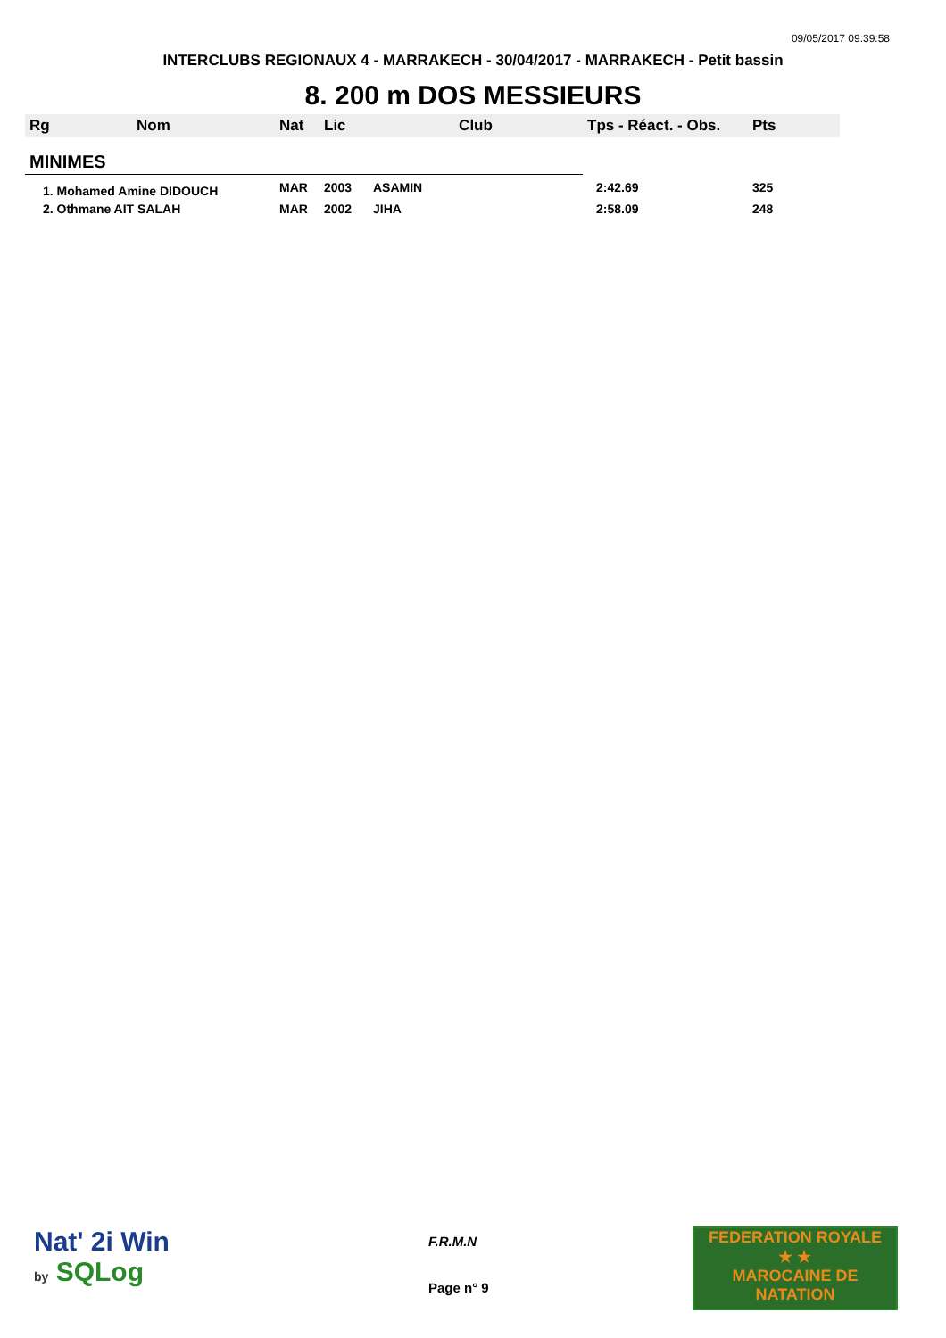09/05/2017 09:39:58
INTERCLUBS REGIONAUX 4 - MARRAKECH - 30/04/2017 - MARRAKECH - Petit bassin
8. 200 m DOS MESSIEURS
| Rg | Nom | Nat | Lic | Club | Tps - Réact. - Obs. | Pts |
| --- | --- | --- | --- | --- | --- | --- |
| MINIMES | | | | | | |
| 1. Mohamed Amine DIDOUCH | | MAR | 2003 | ASAMIN | 2:42.69 | 325 |
| 2. Othmane AIT SALAH | | MAR | 2002 | JIHA | 2:58.09 | 248 |
Nat' 2i Win
by SQLog
F.R.M.N
Page n° 9
FEDERATION ROYALE
★ ★
MAROCAINE DE NATATION